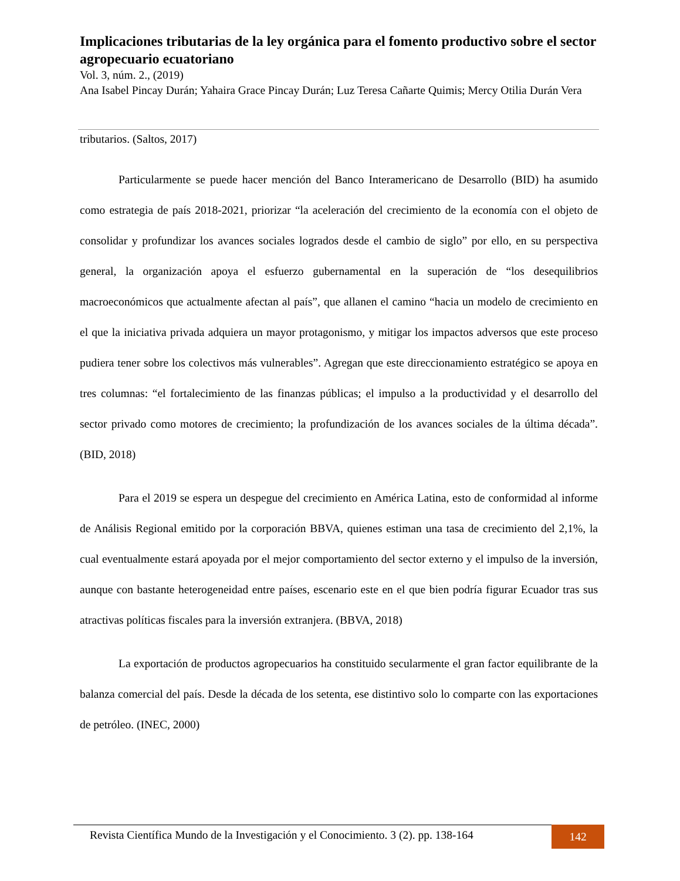Implicaciones tributarias de la ley orgánica para el fomento productivo sobre el sector agropecuario ecuatoriano
Vol. 3, núm. 2., (2019)
Ana Isabel Pincay Durán; Yahaira Grace Pincay Durán; Luz Teresa Cañarte Quimis; Mercy Otilia Durán Vera
tributarios. (Saltos, 2017)
Particularmente se puede hacer mención del Banco Interamericano de Desarrollo (BID) ha asumido como estrategia de país 2018-2021, priorizar “la aceleración del crecimiento de la economía con el objeto de consolidar y profundizar los avances sociales logrados desde el cambio de siglo” por ello, en su perspectiva general, la organización apoya el esfuerzo gubernamental en la superación de “los desequilibrios macroeconómicos que actualmente afectan al país”, que allanen el camino “hacia un modelo de crecimiento en el que la iniciativa privada adquiera un mayor protagonismo, y mitigar los impactos adversos que este proceso pudiera tener sobre los colectivos más vulnerables”. Agregan que este direccionamiento estratégico se apoya en tres columnas: “el fortalecimiento de las finanzas públicas; el impulso a la productividad y el desarrollo del sector privado como motores de crecimiento; la profundización de los avances sociales de la última década”. (BID, 2018)
Para el 2019 se espera un despegue del crecimiento en América Latina, esto de conformidad al informe de Análisis Regional emitido por la corporación BBVA, quienes estiman una tasa de crecimiento del 2,1%, la cual eventualmente estará apoyada por el mejor comportamiento del sector externo y el impulso de la inversión, aunque con bastante heterogeneidad entre países, escenario este en el que bien podría figurar Ecuador tras sus atractivas políticas fiscales para la inversión extranjera. (BBVA, 2018)
La exportación de productos agropecuarios ha constituido secularmente el gran factor equilibrante de la balanza comercial del país. Desde la década de los setenta, ese distintivo solo lo comparte con las exportaciones de petróleo. (INEC, 2000)
Revista Científica Mundo de la Investigación y el Conocimiento. 3 (2). pp. 138-164
142